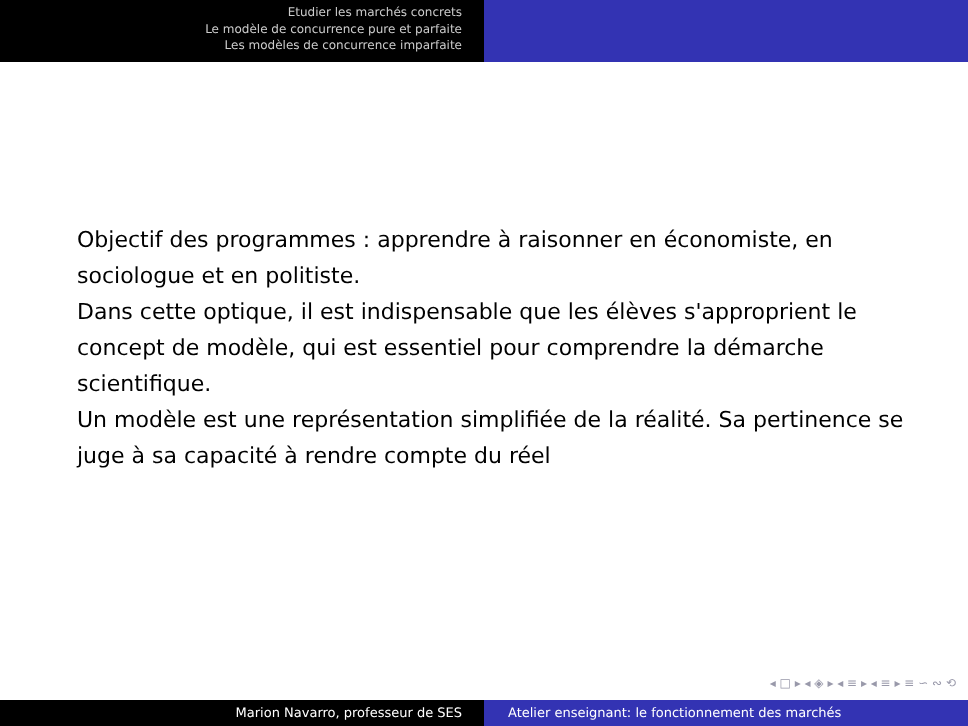Etudier les marchés concrets
Le modèle de concurrence pure et parfaite
Les modèles de concurrence imparfaite
Objectif des programmes : apprendre à raisonner en économiste, en sociologue et en politiste.
Dans cette optique, il est indispensable que les élèves s'approprient le concept de modèle, qui est essentiel pour comprendre la démarche scientifique.
Un modèle est une représentation simplifiée de la réalité. Sa pertinence se juge à sa capacité à rendre compte du réel
◂ □ ▸ ◂ ◈ ▸ ◂ ≡ ▸ ◂ ≡ ▸ ≡ ∽ ∾ ⟲
Marion Navarro, professeur de SES Atelier enseignant: le fonctionnement des marchés